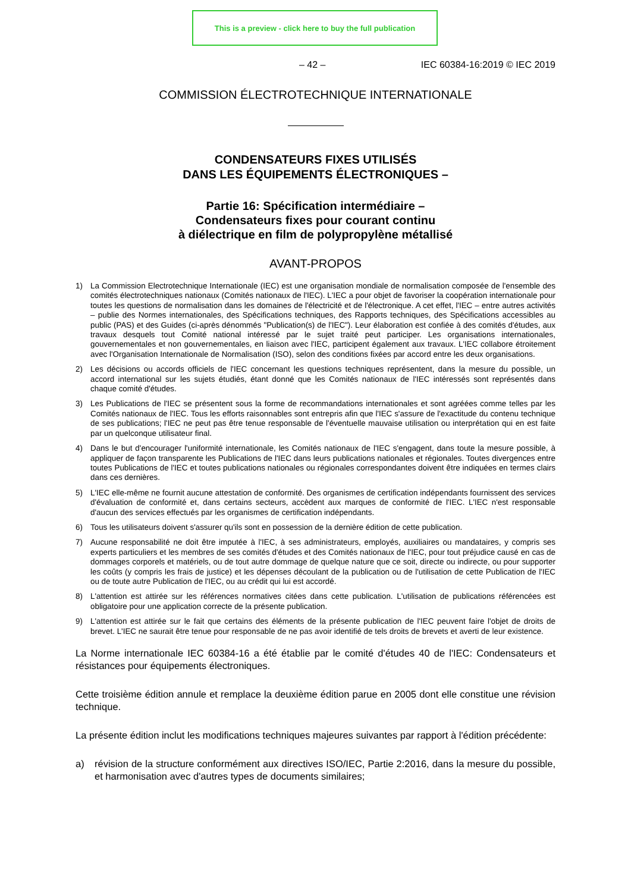This is a preview - click here to buy the full publication
– 42 – IEC 60384-16:2019 © IEC 2019
COMMISSION ÉLECTROTECHNIQUE INTERNATIONALE
CONDENSATEURS FIXES UTILISÉS
DANS LES ÉQUIPEMENTS ÉLECTRONIQUES –
Partie 16: Spécification intermédiaire –
Condensateurs fixes pour courant continu
à diélectrique en film de polypropylène métallisé
AVANT-PROPOS
1) La Commission Electrotechnique Internationale (IEC) est une organisation mondiale de normalisation composée de l'ensemble des comités électrotechniques nationaux (Comités nationaux de l'IEC). L'IEC a pour objet de favoriser la coopération internationale pour toutes les questions de normalisation dans les domaines de l'électricité et de l'électronique. A cet effet, l'IEC – entre autres activités – publie des Normes internationales, des Spécifications techniques, des Rapports techniques, des Spécifications accessibles au public (PAS) et des Guides (ci-après dénommés "Publication(s) de l'IEC"). Leur élaboration est confiée à des comités d'études, aux travaux desquels tout Comité national intéressé par le sujet traité peut participer. Les organisations internationales, gouvernementales et non gouvernementales, en liaison avec l'IEC, participent également aux travaux. L'IEC collabore étroitement avec l'Organisation Internationale de Normalisation (ISO), selon des conditions fixées par accord entre les deux organisations.
2) Les décisions ou accords officiels de l'IEC concernant les questions techniques représentent, dans la mesure du possible, un accord international sur les sujets étudiés, étant donné que les Comités nationaux de l'IEC intéressés sont représentés dans chaque comité d'études.
3) Les Publications de l'IEC se présentent sous la forme de recommandations internationales et sont agréées comme telles par les Comités nationaux de l'IEC. Tous les efforts raisonnables sont entrepris afin que l'IEC s'assure de l'exactitude du contenu technique de ses publications; l'IEC ne peut pas être tenue responsable de l'éventuelle mauvaise utilisation ou interprétation qui en est faite par un quelconque utilisateur final.
4) Dans le but d'encourager l'uniformité internationale, les Comités nationaux de l'IEC s'engagent, dans toute la mesure possible, à appliquer de façon transparente les Publications de l'IEC dans leurs publications nationales et régionales. Toutes divergences entre toutes Publications de l'IEC et toutes publications nationales ou régionales correspondantes doivent être indiquées en termes clairs dans ces dernières.
5) L'IEC elle-même ne fournit aucune attestation de conformité. Des organismes de certification indépendants fournissent des services d'évaluation de conformité et, dans certains secteurs, accèdent aux marques de conformité de l'IEC. L'IEC n'est responsable d'aucun des services effectués par les organismes de certification indépendants.
6) Tous les utilisateurs doivent s'assurer qu'ils sont en possession de la dernière édition de cette publication.
7) Aucune responsabilité ne doit être imputée à l'IEC, à ses administrateurs, employés, auxiliaires ou mandataires, y compris ses experts particuliers et les membres de ses comités d'études et des Comités nationaux de l'IEC, pour tout préjudice causé en cas de dommages corporels et matériels, ou de tout autre dommage de quelque nature que ce soit, directe ou indirecte, ou pour supporter les coûts (y compris les frais de justice) et les dépenses découlant de la publication ou de l'utilisation de cette Publication de l'IEC ou de toute autre Publication de l'IEC, ou au crédit qui lui est accordé.
8) L'attention est attirée sur les références normatives citées dans cette publication. L'utilisation de publications référencées est obligatoire pour une application correcte de la présente publication.
9) L'attention est attirée sur le fait que certains des éléments de la présente publication de l'IEC peuvent faire l'objet de droits de brevet. L'IEC ne saurait être tenue pour responsable de ne pas avoir identifié de tels droits de brevets et averti de leur existence.
La Norme internationale IEC 60384-16 a été établie par le comité d'études 40 de l'IEC: Condensateurs et résistances pour équipements électroniques.
Cette troisième édition annule et remplace la deuxième édition parue en 2005 dont elle constitue une révision technique.
La présente édition inclut les modifications techniques majeures suivantes par rapport à l'édition précédente:
a) révision de la structure conformément aux directives ISO/IEC, Partie 2:2016, dans la mesure du possible, et harmonisation avec d'autres types de documents similaires;